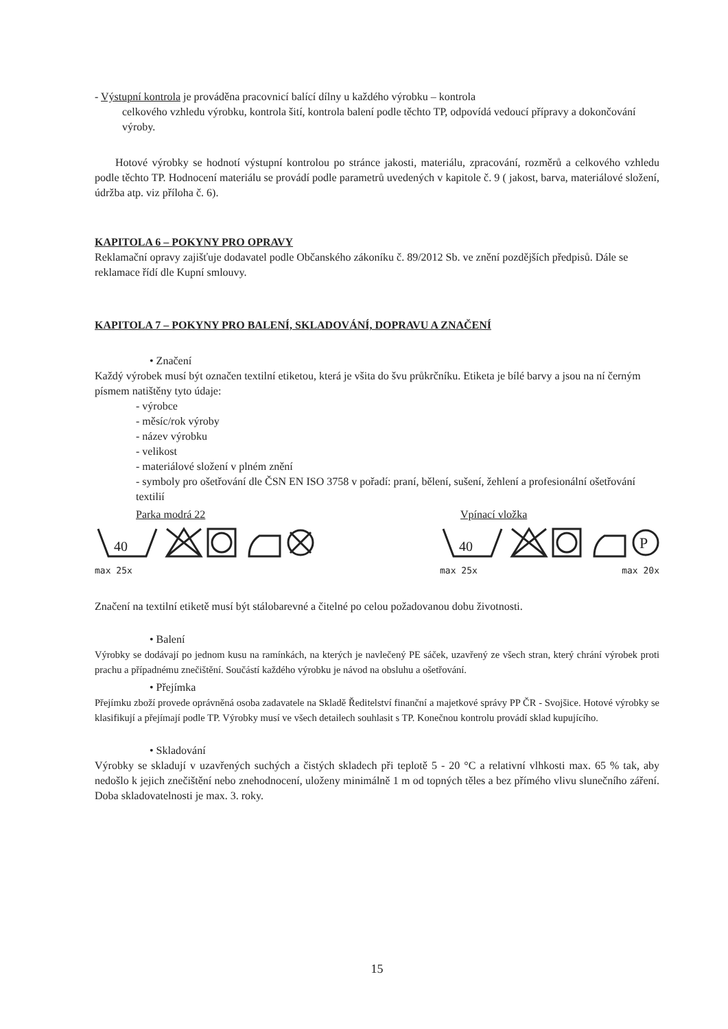- Výstupní kontrola je prováděna pracovnicí balící dílny u každého výrobku – kontrola
celkového vzhledu výrobku, kontrola šití, kontrola balení podle těchto TP, odpovídá vedoucí přípravy a dokončování výroby.
Hotové výrobky se hodnotí výstupní kontrolou po stránce jakosti, materiálu, zpracování, rozměrů a celkového vzhledu podle těchto TP. Hodnocení materiálu se provádí podle parametrů uvedených v kapitole č. 9 ( jakost, barva, materiálové složení, údržba atp. viz příloha č. 6).
KAPITOLA 6 – POKYNY PRO OPRAVY
Reklamační opravy zajišťuje dodavatel podle Občanského zákoníku č. 89/2012 Sb. ve znění pozdějších předpisů. Dále se reklamace řídí dle Kupní smlouvy.
KAPITOLA 7 – POKYNY PRO BALENÍ, SKLADOVÁNÍ, DOPRAVU A ZNAČENÍ
• Značení
Každý výrobek musí být označen textilní etiketou, která je všita do švu průkrčníku. Etiketa je bílé barvy a jsou na ní černým písmem natištěny tyto údaje:
- výrobce
- měsíc/rok výroby
- název výrobku
- velikost
- materiálové složení v plném znění
- symboly pro ošetřování dle ČSN EN ISO 3758 v pořadí: praní, bělení, sušení, žehlení a profesionální ošetřování textilií
Parka modrá 22
40
max 25x
Vpínací vložka
40
P
max 25x max 20x
Značení na textilní etiketě musí být stálobarevné a čitelné po celou požadovanou dobu životnosti.
• Balení
Výrobky se dodávají po jednom kusu na ramínkách, na kterých je navlečený PE sáček, uzavřený ze všech stran, který chrání výrobek proti prachu a případnému znečištění. Součástí každého výrobku je návod na obsluhu a ošetřování.
• Přejímka
Přejímku zboží provede oprávněná osoba zadavatele na Skladě Ředitelství finanční a majetkové správy PP ČR - Svojšice. Hotové výrobky se klasifikují a přejímají podle TP. Výrobky musí ve všech detailech souhlasit s TP. Konečnou kontrolu provádí sklad kupujícího.
• Skladování
Výrobky se skladují v uzavřených suchých a čistých skladech při teplotě 5 - 20 °C a relativní vlhkosti max. 65 % tak, aby nedošlo k jejich znečištění nebo znehodnocení, uloženy minimálně 1 m od topných těles a bez přímého vlivu slunečního záření. Doba skladovatelnosti je max. 3. roky.
15